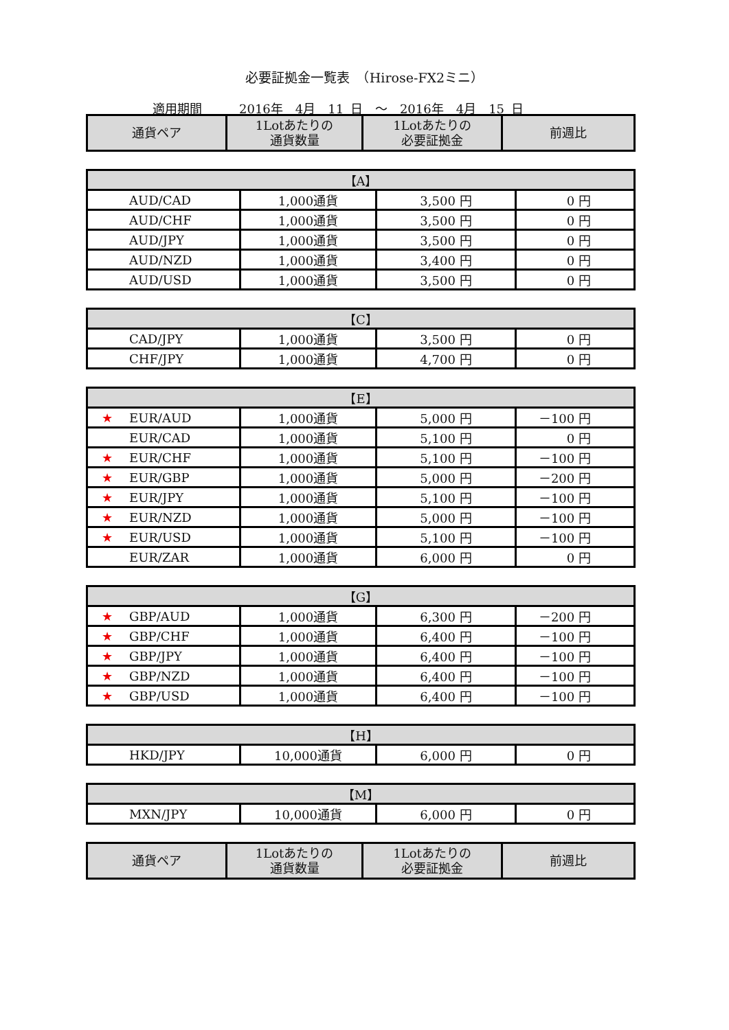必要証拠金一覧表　（Hirose-FX2ミニ）
適用期間　　　2016年　4月　11 日　～　2016年　4月　15 日
| 通貨ペア | 1Lotあたりの 通貨数量 | 1Lotあたりの 必要証拠金 | 前週比 |
| --- | --- | --- | --- |
| 【A】 | | | |
| --- | --- | --- | --- |
| AUD/CAD | 1,000通貨 | 3,500 円 | 0 円 |
| AUD/CHF | 1,000通貨 | 3,500 円 | 0 円 |
| AUD/JPY | 1,000通貨 | 3,500 円 | 0 円 |
| AUD/NZD | 1,000通貨 | 3,400 円 | 0 円 |
| AUD/USD | 1,000通貨 | 3,500 円 | 0 円 |
| 【C】 | | | |
| --- | --- | --- | --- |
| CAD/JPY | 1,000通貨 | 3,500 円 | 0 円 |
| CHF/JPY | 1,000通貨 | 4,700 円 | 0 円 |
| 【E】 | | | |
| --- | --- | --- | --- |
| ★ EUR/AUD | 1,000通貨 | 5,000 円 | －100 円 |
| EUR/CAD | 1,000通貨 | 5,100 円 | 0 円 |
| ★ EUR/CHF | 1,000通貨 | 5,100 円 | －100 円 |
| ★ EUR/GBP | 1,000通貨 | 5,000 円 | －200 円 |
| ★ EUR/JPY | 1,000通貨 | 5,100 円 | －100 円 |
| ★ EUR/NZD | 1,000通貨 | 5,000 円 | －100 円 |
| ★ EUR/USD | 1,000通貨 | 5,100 円 | －100 円 |
| EUR/ZAR | 1,000通貨 | 6,000 円 | 0 円 |
| 【G】 | | | |
| --- | --- | --- | --- |
| ★ GBP/AUD | 1,000通貨 | 6,300 円 | －200 円 |
| ★ GBP/CHF | 1,000通貨 | 6,400 円 | －100 円 |
| ★ GBP/JPY | 1,000通貨 | 6,400 円 | －100 円 |
| ★ GBP/NZD | 1,000通貨 | 6,400 円 | －100 円 |
| ★ GBP/USD | 1,000通貨 | 6,400 円 | －100 円 |
| 【H】 | | | |
| --- | --- | --- | --- |
| HKD/JPY | 10,000通貨 | 6,000 円 | 0 円 |
| 【M】 | | | |
| --- | --- | --- | --- |
| MXN/JPY | 10,000通貨 | 6,000 円 | 0 円 |
| 通貨ペア | 1Lotあたりの 通貨数量 | 1Lotあたりの 必要証拠金 | 前週比 |
| --- | --- | --- | --- |